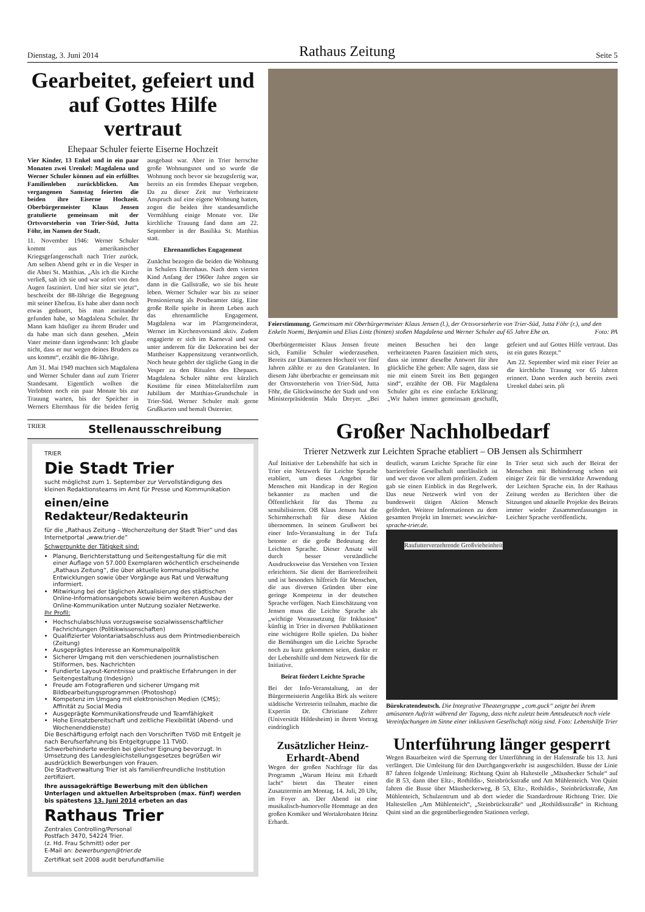Dienstag, 3. Juni 2014 Rathaus Zeitung Seite 5
Gearbeitet, gefeiert und auf Gottes Hilfe vertraut
Ehepaar Schuler feierte Eiserne Hochzeit
Vier Kinder, 13 Enkel und in ein paar Monaten zwei Urenkel: Magdalena und Werner Schuler können auf ein erfülltes Familienleben zurückblicken. Am vergangenen Samstag feierten die beiden ihre Eiserne Hochzeit. Oberbürgermeister Klaus Jensen gratulierte gemeinsam mit der Ortsvorsteherin von Trier-Süd, Jutta Föhr, im Namen der Stadt.
11. November 1946: Werner Schuler kommt aus amerikanischer Kriegsgefangenschaft nach Trier zurück. Am selben Abend geht er in die Vesper in die Abtei St. Matthias. „Als ich die Kirche verließ, sah ich sie und war sofort von den Augen fasziniert. Und hier sitzt sie jetzt“, beschreibt der 88-Jährige die Begegnung mit seiner Ehefrau. Es habe aber dann noch etwas gedauert, bis man zueinander gefunden habe, so Magdalena Schuler. Ihr Mann kam häufiger zu ihrem Bruder und da habe man sich dann gesehen. „Mein Vater meinte dann irgendwann: Ich glaube nicht, dass er nur wegen deines Bruders zu uns kommt“, erzählt die 86-Jährige.
Am 31. Mai 1949 machten sich Magdalena und Werner Schuler dann auf zum Trierer Standesamt. Eigentlich wollten die Verlobten noch ein paar Monate bis zur Trauung warten, bis der Speicher in Werners Elternhaus für die beiden fertig ausgebaut war. Aber in Trier herrschte große Wohnungsnot und so wurde die Wohnung noch bevor sie bezugsfertig war, bereits an ein fremdes Ehepaar vergeben. Da zu dieser Zeit nur Verheiratete Anspruch auf eine eigene Wohnung hatten, zogen die beiden ihre standesamtliche Vermählung einige Monate vor. Die kirchliche Trauung fand dann am 22. September in der Basilika St. Matthias statt.
Ehrenamtliches Engagement
Zunächst bezogen die beiden die Wohnung in Schulers Elternhaus. Nach dem vierten Kind Anfang der 1960er Jahre zogen sie dann in die Gallstraße, wo sie bis heute leben. Werner Schuler war bis zu seiner Pensionierung als Postbeamter tätig. Eine große Rolle spielte in ihrem Leben auch das ehrenamtliche Engagement. Magdalena war im Pfarrgemeinderat, Werner im Kirchenvorstand aktiv. Zudem engagierte er sich im Karneval und war unter anderem für die Dekoration bei der Mattheiser Kappensitzung verantwortlich. Noch heute gehört der tägliche Gang in die Vesper zu den Ritualen des Ehepaars. Magdalena Schuler nähte erst kürzlich Kostüme für einen Mittelalterfilm zum Jubiläum der Matthias-Grundschule in Trier-Süd. Werner Schuler malt gerne Grußkarten und bemalt Ostereier.
Feierstimmung. Gemeinsam mit Oberbürgermeister Klaus Jensen (l.), der Ortsvorsteherin von Trier-Süd, Jutta Föhr (r.), und den Enkeln Noemi, Benjamin und Elias Lintz (hinten) stoßen Magdalena und Werner Schuler auf 65 Jahre Ehe an. Foto: PA
Oberbürgermeister Klaus Jensen freute sich, Familie Schuler wiederzusehen. Bereits zur Diamantenen Hochzeit vor fünf Jahren zählte er zu den Gratulanten. In diesem Jahr überbrachte er gemeinsam mit der Ortsvorsteherin von Trier-Süd, Jutta Föhr, die Glückwünsche der Stadt und von Ministerpräsidentin Malu Dreyer. „Bei meinen Besuchen bei den lange verheirateten Paaren fasziniert mich stets, dass sie immer dieselbe Antwort für ihre glückliche Ehe geben: Alle sagen, dass sie nie mit einem Streit ins Bett gegangen sind“, erzählte der OB. Für Magdalena Schuler gibt es eine einfache Erklärung: „Wir haben immer gemeinsam geschafft, gefeiert und auf Gottes Hilfe vertraut. Das ist ein gutes Rezept.“
Am 22. September wird mit einer Feier an die kirchliche Trauung vor 65 Jahren erinnert. Dann werden auch bereits zwei Urenkel dabei sein. pli
TRIER Stellenausschreibung
TRIER
Die Stadt Trier
sucht möglichst zum 1. September zur Vervollständigung des kleinen Redaktionsteams im Amt für Presse und Kommunikation
einen/eine Redakteur/Redakteurin
für die „Rathaus Zeitung – Wochenzeitung der Stadt Trier“ und das Internetportal „www.trier.de“
Schwerpunkte der Tätigkeit sind:
Planung, Berichterstattung und Seitengestaltung für die mit einer Auflage von 57.000 Exemplaren wöchentlich erscheinende „Rathaus Zeitung“, die über aktuelle kommunalpolitische Entwicklungen sowie über Vorgänge aus Rat und Verwaltung informiert.
Mitwirkung bei der täglichen Aktualisierung des städtischen Online-Informationsangebots sowie beim weiteren Ausbau der Online-Kommunikation unter Nutzung sozialer Netzwerke.
Ihr Profil:
Hochschulabschluss vorzugsweise sozialwissenschaftlicher Fachrichtungen (Politikwissenschaften)
Qualifizierter Volontariatsabschluss aus dem Printmedienbereich (Zeitung)
Ausgeprägtes Interesse an Kommunalpolitik
Sicherer Umgang mit den verschiedenen journalistischen Stilformen, bes. Nachrichten
Fundierte Layout-Kenntnisse und praktische Erfahrungen in der Seitengestaltung (Indesign)
Freude am Fotografieren und sicherer Umgang mit Bildbearbeitungsprogrammen (Photoshop)
Kompetenz im Umgang mit elektronischen Medien (CMS); Affinität zu Social Media
Ausgeprägte Kommunikationsfreude und Teamfähigkeit
Hohe Einsatzbereitschaft und zeitliche Flexibilität (Abend- und Wochenenddienste)
Die Beschäftigung erfolgt nach den Vorschriften TVöD mit Entgelt je nach Berufserfahrung bis Entgeltgruppe 11 TVöD. Schwerbehinderte werden bei gleicher Eignung bevorzugt. In Umsetzung des Landesgleichstellungsgesetzes begrüßen wir ausdrücklich Bewerbungen von Frauen.
Die Stadtverwaltung Trier ist als familienfreundliche Institution zertifiziert.
Ihre aussagekräftige Bewerbung mit den üblichen Unterlagen und aktuellen Arbeitsproben (max. fünf) werden bis spätestens 13. Juni 2014 erbeten an das
Rathaus Trier
Zentrales Controlling/Personal
Postfach 3470, 54224 Trier.
(z. Hd. Frau Schmitt) oder per
E-Mail an: bewerbungen@trier.de
Zertifikat seit 2008 audit berufundfamilie
Großer Nachholbedarf
Trierer Netzwerk zur Leichten Sprache etabliert – OB Jensen als Schirmherr
Auf Initiative der Lebenshilfe hat sich in Trier ein Netzwerk für Leichte Sprache etabliert, um dieses Angebot für Menschen mit Handicap in der Region bekannter zu machen und die Öffentlichkeit für das Thema zu sensibilisieren. OB Klaus Jensen hat die Schirmherrschaft für diese Aktion übernommen. In seinem Grußwort bei einer Info-Veranstaltung in der Tufa betonte er die große Bedeutung der Leichten Sprache. Dieser Ansatz will durch besser verständliche Ausdrucksweise das Verstehen von Texten erleichtern. Sie dient der Barrierefreiheit und ist besonders hilfreich für Menschen, die aus diversen Gründen über eine geringe Kompetenz in der deutschen Sprache verfügen. Nach Einschätzung von Jensen muss die Leichte Sprache als „wichtige Voraussetzung für Inklusion“ künftig in Trier in diversen Publikationen eine wichtigere Rolle spielen. Da bisher die Bemühungen um die Leichte Sprache noch zu kurz gekommen seien, dankte er der Lebenshilfe und dem Netzwerk für die Initiative.
Beirat fördert Leichte Sprache
Bei der Info-Veranstaltung, an der Bürgermeisterin Angelika Birk als weitere städtische Vertreterin teilnahm, machte die Expertin Dr. Christiane Zehrer (Universität Hildesheim) in ihrem Vortrag eindringlich
Zusätzlicher Heinz-Erhardt-Abend
Wegen der großen Nachfrage für das Programm „Warum Heinz mit Erhardt lacht“ bietet das Theater einen Zusatztermin am Montag, 14. Juli, 20 Uhr, im Foyer an. Der Abend ist eine musikalisch-humorvolle Hommage an den großen Komiker und Wortakrobaten Heinz Erhardt.
deutlich, warum Leichte Sprache für eine barrierefreie Gesellschaft unerlässlich ist und wer davon vor allem profitiert. Zudem gab sie einen Einblick in das Regelwerk. Das neue Netzwerk wird von der bundesweit tätigen Aktion Mensch gefördert. Weitere Informationen zu dem gesamten Projekt im Internet: www.leichte-sprache-trier.de.
In Trier setzt sich auch der Beirat der Menschen mit Behinderung schon seit einiger Zeit für die verstärkte Anwendung der Leichten Sprache ein. In der Rathaus Zeitung werden zu Berichten über die Sitzungen und aktuelle Projekte des Beirats immer wieder Zusammenfassungen in Leichter Sprache veröffentlicht.
Raufutterverzehrende Großvieheinheit
Bürokratendeutsch. Die Integrative Theatergruppe „com.guck“ zeigte bei ihrem amüsanten Auftritt während der Tagung, dass nicht zuletzt beim Amtsdeutsch noch viele Vereinfachungen im Sinne einer inklusiven Gesellschaft nötig sind. Foto: Lebenshilfe Trier
Unterführung länger gesperrt
Wegen Bauarbeiten wird die Sperrung der Unterführung in der Hafenstraße bis 13. Juni verlängert. Die Umleitung für den Durchgangsverkehr ist ausgeschildert. Busse der Linie 87 fahren folgende Umleitung: Richtung Quint ab Haltestelle „Mäushecker Schule“ auf die B 53, dann über Eltz-, Rothildis-, Steinbrückstraße und Am Mühlenteich. Von Quint fahren die Busse über Mäusheckerweg, B 53, Eltz-, Rothildis-, Steinbrückstraße, Am Mühlenteich, Schulzentrum und ab dort wieder die Standardroute Richtung Trier. Die Haltestellen „Am Mühlenteich“, „Steinbrückstraße“ und „Rothildisstraße“ in Richtung Quint sind an die gegenüberliegenden Stationen verlegt.